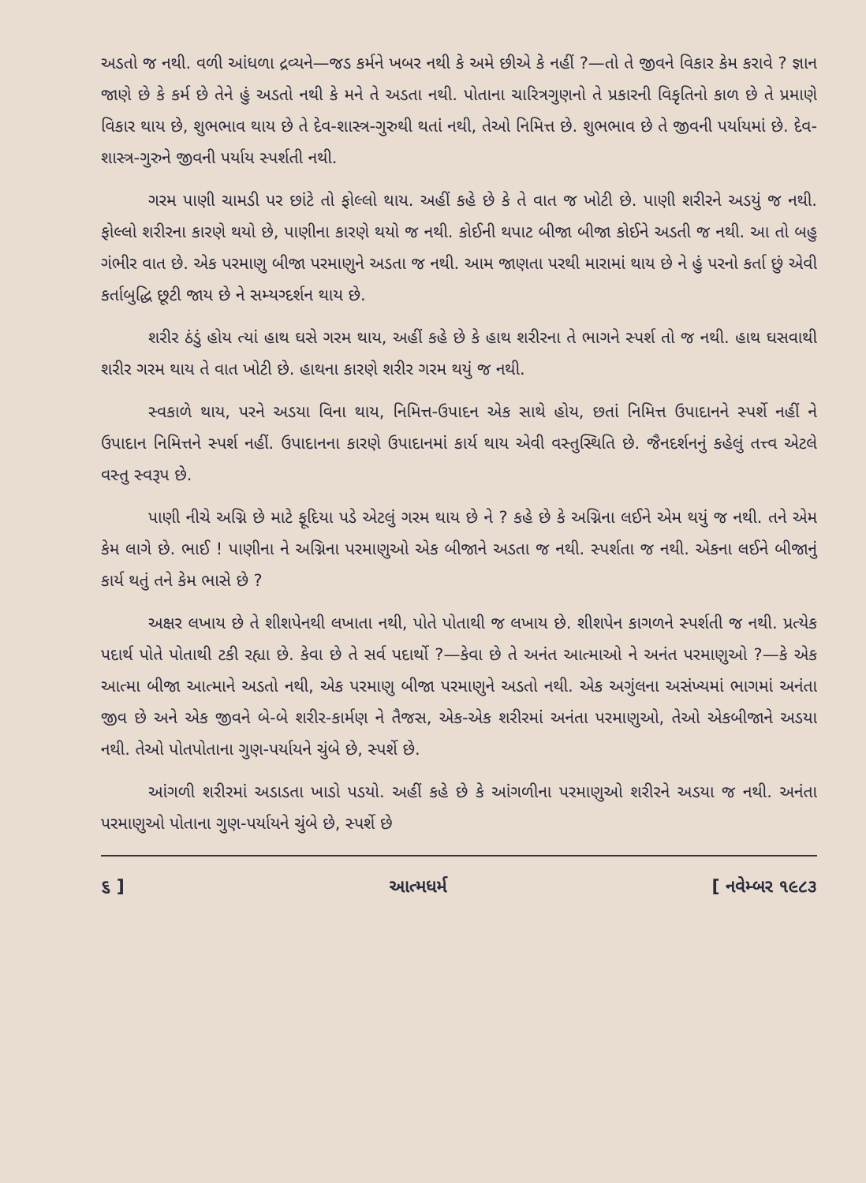અડતો જ નથી. વળી આંધળા દ્રવ્યને—જડ કર્મને ખબર નથી કે અમે છીએ કે નહીં ?—તો તે જીવને વિકાર કેમ કરાવે ? જ્ઞાન જાણે છે કે કર્મ છે તેને હું અડતો નથી કે મને તે અડતા નથી. પોતાના ચારિત્રગુણનો તે પ્રકારની વિકૃતિનો કાળ છે તે પ્રમાણે વિકાર થાય છે, શુભભાવ થાય છે તે દેવ-શાસ્ત્ર-ગુરુથી થતાં નથી, તેઓ નિમિત્ત છે. શુભભાવ છે તે જીવની પર્યાયમાં છે. દેવ-શાસ્ત્ર-ગુરુને જીવની પર્યાય સ્પર્શતી નથી.
ગરમ પાણી ચામડી પર છાંટે તો ફોલ્લો થાય. અહીં કહે છે કે તે વાત જ ખોટી છે. પાણી શરીરને અડયું જ નથી. ફોલ્લો શરીરના કારણે થયો છે, પાણીના કારણે થયો જ નથી. કોઈની થપાટ બીજા બીજા કોઈને અડતી જ નથી. આ તો બહુ ગંભીર વાત છે. એક પરમાણુ બીજા પરમાણુને અડતા જ નથી. આમ જાણતા પરથી મારામાં થાય છે ને હું પરનો કર્તા છું એવી કર્તાબુદ્ધિ છૂટી જાય છે ને સમ્યગ્દર્શન થાય છે.
શરીર ઠંડું હોય ત્યાં હાથ ઘસે ગરમ થાય, અહીં કહે છે કે હાથ શરીરના તે ભાગને સ્પર્શ તો જ નથી. હાથ ઘસવાથી શરીર ગરમ થાય તે વાત ખોટી છે. હાથના કારણે શરીર ગરમ થયું જ નથી.
સ્વકાળે થાય, પરને અડયા વિના થાય, નિમિત્ત-ઉપાદન એક સાથે હોય, છતાં નિમિત્ત ઉપાદાનને સ્પર્શે નહીં ને ઉપાદાન નિમિત્તને સ્પર્શ નહીં. ઉપાદાનના કારણે ઉપાદાનમાં કાર્ય થાય એવી વસ્તુસ્થિતિ છે. જૈનદર્શનનું કહેલું તત્ત્વ એટલે વસ્તુ સ્વરૂપ છે.
પાણી નીચે અગ્નિ છે માટે ફૂદિયા પડે એટલું ગરમ થાય છે ને ? કહે છે કે અગ્નિના લઈને એમ થયું જ નથી. તને એમ કેમ લાગે છે. ભાઈ ! પાણીના ને અગ્નિના પરમાણુઓ એક બીજાને અડતા જ નથી. સ્પર્શતા જ નથી. એકના લઈને બીજાનું કાર્ય થતું તને કેમ ભાસે છે ?
અક્ષર લખાય છે તે શીશપેનથી લખાતા નથી, પોતે પોતાથી જ લખાય છે. શીશપેન કાગળને સ્પર્શતી જ નથી. પ્રત્યેક પદાર્થ પોતે પોતાથી ટકી રહ્યા છે. કેવા છે તે સર્વ પદાર્થો ?—કેવા છે તે અનંત આત્માઓ ને અનંત પરમાણુઓ ?—કે એક આત્મા બીજા આત્માને અડતો નથી, એક પરમાણુ બીજા પરમાણુને અડતો નથી. એક અગુંલના અસંખ્યમાં ભાગમાં અનંતા જીવ છે અને એક જીવને બે-બે શરીર-કાર્મણ ને તૈજસ, એક-એક શરીરમાં અનંતા પરમાણુઓ, તેઓ એકબીજાને અડયા નથી. તેઓ પોતપોતાના ગુણ-પર્યાયને ચુંબે છે, સ્પર્શે છે.
આંગળી શરીરમાં અડાડતા ખાડો પડયો. અહીં કહે છે કે આંગળીના પરમાણુઓ શરીરને અડયા જ નથી. અનંતા પરમાણુઓ પોતાના ગુણ-પર્યાયને ચુંબે છે, સ્પર્શે છે
૬ ] આત્મધર્મ [ નવેમ્બર ૧૯૮૩